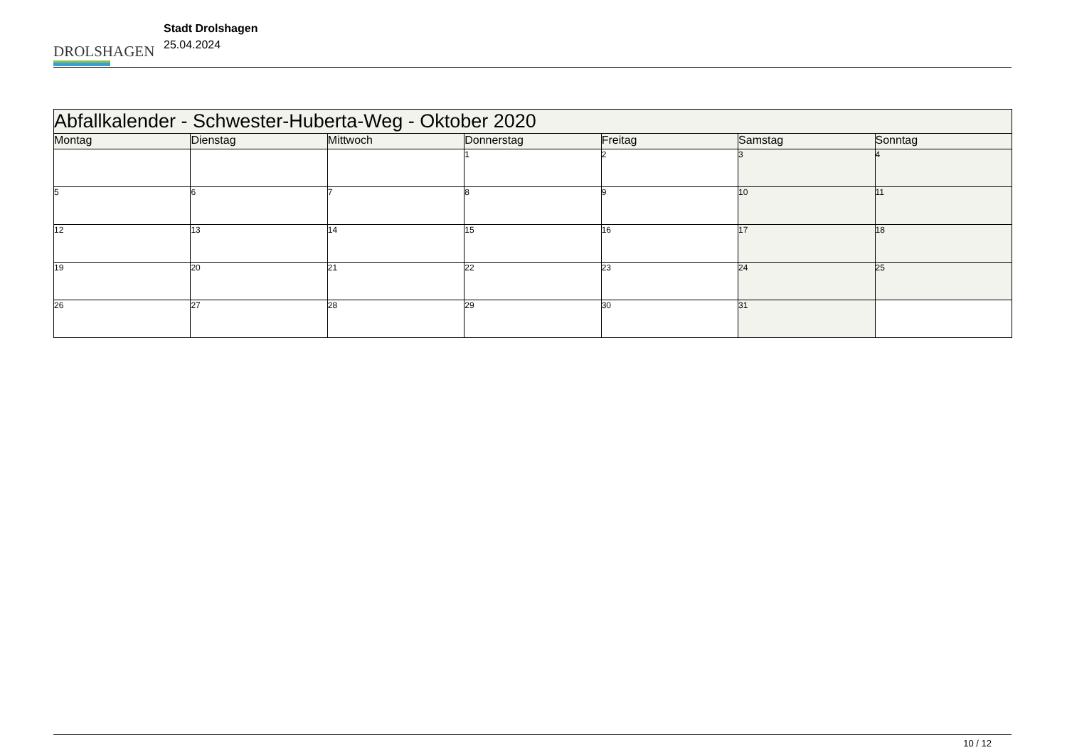DROLSHAGEN
Stadt Drolshagen
25.04.2024
| Abfallkalender - Schwester-Huberta-Weg - Oktober 2020 | | | | | | |
| Montag | Dienstag | Mittwoch | Donnerstag | Freitag | Samstag | Sonntag |
| | | | 1 | 2 | 3 | 4 |
| 5 | 6 | 7 | 8 | 9 | 10 | 11 |
| 12 | 13 | 14 | 15 | 16 | 17 | 18 |
| 19 | 20 | 21 | 22 | 23 | 24 | 25 |
| 26 | 27 | 28 | 29 | 30 | 31 | |
10 / 12